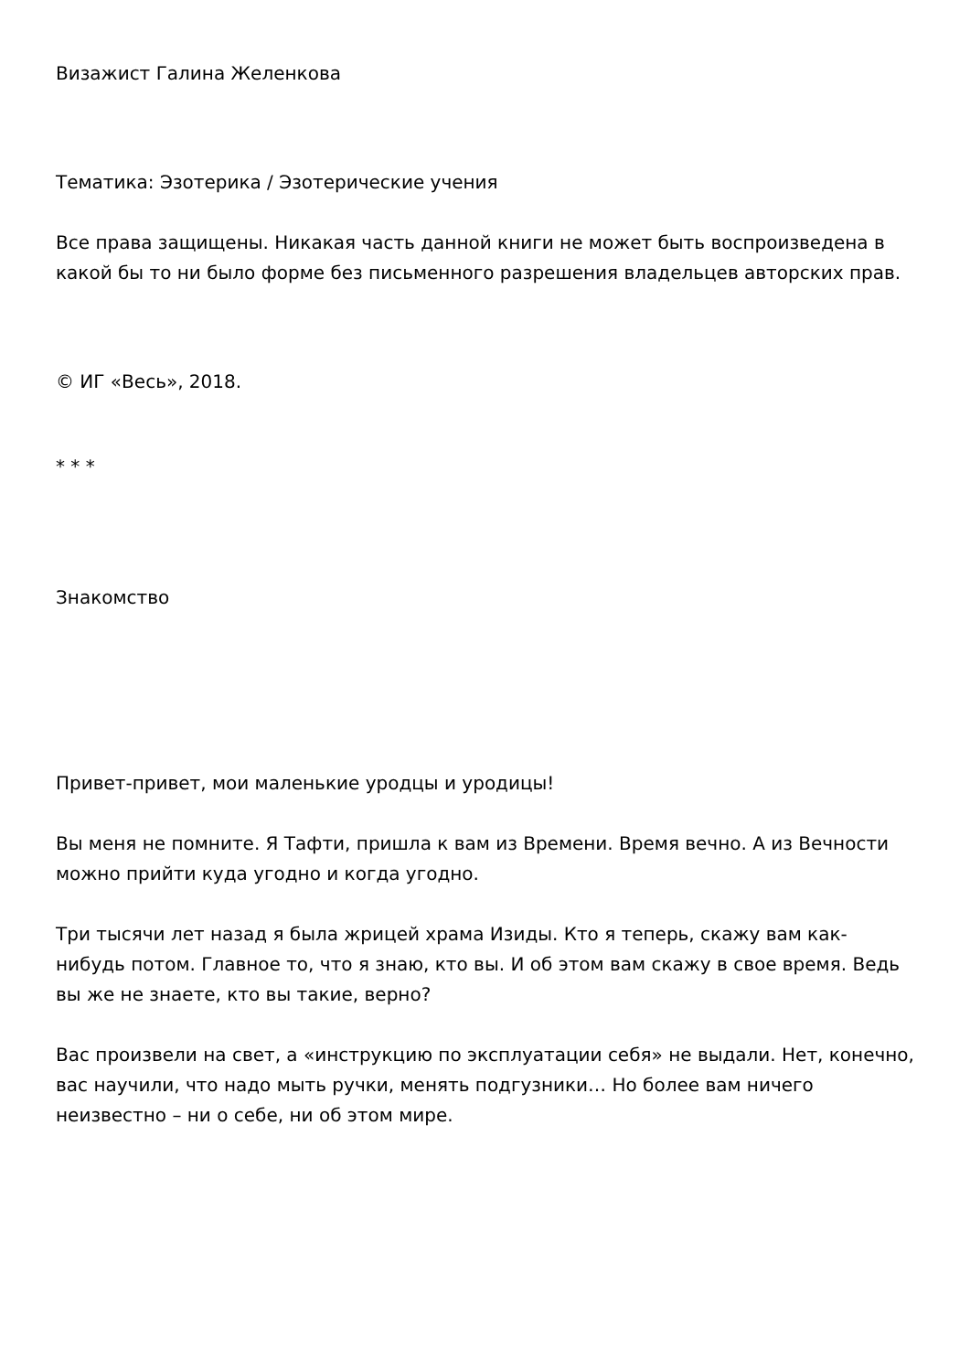Визажист Галина Желенкова
Тематика: Эзотерика / Эзотерические учения
Все права защищены. Никакая часть данной книги не может быть воспроизведена в какой бы то ни было форме без письменного разрешения владельцев авторских прав.
© ИГ «Весь», 2018.
* * *
Знакомство
Привет-привет, мои маленькие уродцы и уродицы!
Вы меня не помните. Я Тафти, пришла к вам из Времени. Время вечно. А из Вечности можно прийти куда угодно и когда угодно.
Три тысячи лет назад я была жрицей храма Изиды. Кто я теперь, скажу вам как-нибудь потом. Главное то, что я знаю, кто вы. И об этом вам скажу в свое время. Ведь вы же не знаете, кто вы такие, верно?
Вас произвели на свет, а «инструкцию по эксплуатации себя» не выдали. Нет, конечно, вас научили, что надо мыть ручки, менять подгузники… Но более вам ничего неизвестно – ни о себе, ни об этом мире.